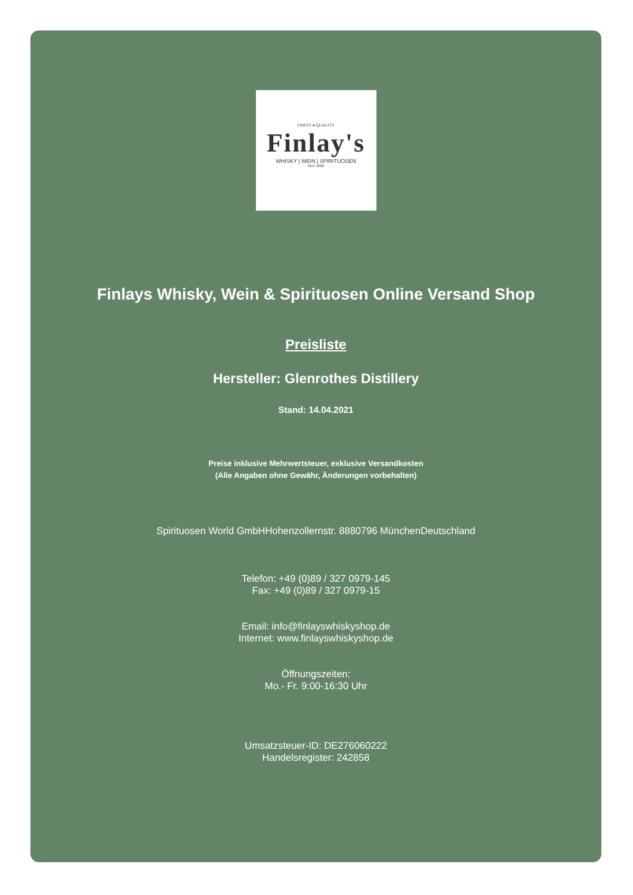FINEST ● QUALITY
Finlay's
WHISKY | WEIN | SPIRITUOSEN
SEIT 2005
Finlays Whisky, Wein & Spirituosen Online Versand Shop
Preisliste
Hersteller: Glenrothes Distillery
Stand: 14.04.2021
Preise inklusive Mehrwertsteuer, exklusive Versandkosten
(Alle Angaben ohne Gewähr, Änderungen vorbehalten)
Spirituosen World GmbHHohenzollernstr. 8880796 MünchenDeutschland
Telefon: +49 (0)89 / 327 0979-145
Fax: +49 (0)89 / 327 0979-15
Email: info@finlayswhiskyshop.de
Internet: www.finlayswhiskyshop.de
Öffnungszeiten:
Mo.- Fr. 9:00-16:30 Uhr
Umsatzsteuer-ID: DE276060222
Handelsregister: 242858